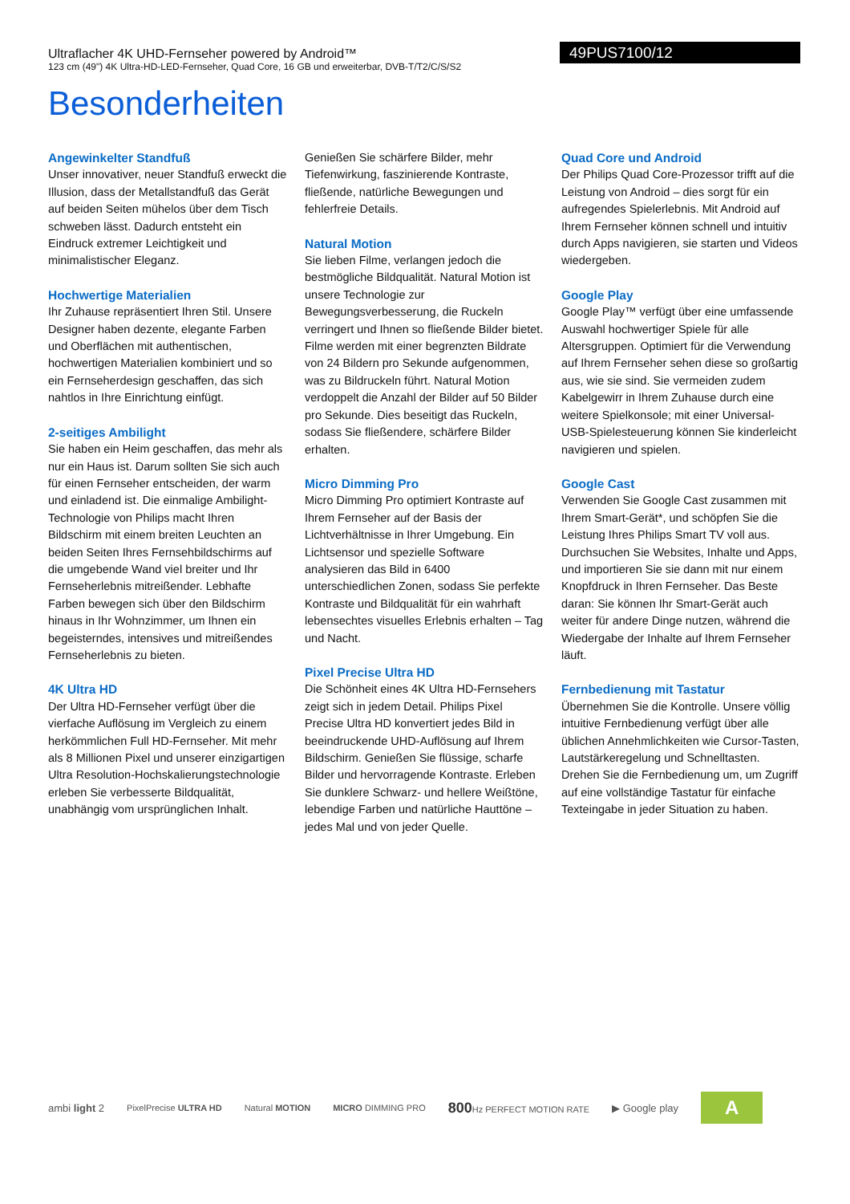Ultraflacher 4K UHD-Fernseher powered by Android™
123 cm (49") 4K Ultra-HD-LED-Fernseher, Quad Core, 16 GB und erweiterbar, DVB-T/T2/C/S/S2
49PUS7100/12
Besonderheiten
Angewinkelter Standfuß
Unser innovativer, neuer Standfuß erweckt die Illusion, dass der Metallstandfuß das Gerät auf beiden Seiten mühelos über dem Tisch schweben lässt. Dadurch entsteht ein Eindruck extremer Leichtigkeit und minimalistischer Eleganz.
Hochwertige Materialien
Ihr Zuhause repräsentiert Ihren Stil. Unsere Designer haben dezente, elegante Farben und Oberflächen mit authentischen, hochwertigen Materialien kombiniert und so ein Fernseherdesign geschaffen, das sich nahtlos in Ihre Einrichtung einfügt.
2-seitiges Ambilight
Sie haben ein Heim geschaffen, das mehr als nur ein Haus ist. Darum sollten Sie sich auch für einen Fernseher entscheiden, der warm und einladend ist. Die einmalige Ambilight-Technologie von Philips macht Ihren Bildschirm mit einem breiten Leuchten an beiden Seiten Ihres Fernsehbildschirms auf die umgebende Wand viel breiter und Ihr Fernseherlebnis mitreißender. Lebhafte Farben bewegen sich über den Bildschirm hinaus in Ihr Wohnzimmer, um Ihnen ein begeisterndes, intensives und mitreißendes Fernseherlebnis zu bieten.
4K Ultra HD
Der Ultra HD-Fernseher verfügt über die vierfache Auflösung im Vergleich zu einem herkömmlichen Full HD-Fernseher. Mit mehr als 8 Millionen Pixel und unserer einzigartigen Ultra Resolution-Hochskalierungstechnologie erleben Sie verbesserte Bildqualität, unabhängig vom ursprünglichen Inhalt.
Genießen Sie schärfere Bilder, mehr Tiefenwirkung, faszinierende Kontraste, fließende, natürliche Bewegungen und fehlerfreie Details.
Natural Motion
Sie lieben Filme, verlangen jedoch die bestmögliche Bildqualität. Natural Motion ist unsere Technologie zur Bewegungsverbesserung, die Ruckeln verringert und Ihnen so fließende Bilder bietet. Filme werden mit einer begrenzten Bildrate von 24 Bildern pro Sekunde aufgenommen, was zu Bildruckeln führt. Natural Motion verdoppelt die Anzahl der Bilder auf 50 Bilder pro Sekunde. Dies beseitigt das Ruckeln, sodass Sie fließendere, schärfere Bilder erhalten.
Micro Dimming Pro
Micro Dimming Pro optimiert Kontraste auf Ihrem Fernseher auf der Basis der Lichtverhältnisse in Ihrer Umgebung. Ein Lichtsensor und spezielle Software analysieren das Bild in 6400 unterschiedlichen Zonen, sodass Sie perfekte Kontraste und Bildqualität für ein wahrhaft lebensechtes visuelles Erlebnis erhalten – Tag und Nacht.
Pixel Precise Ultra HD
Die Schönheit eines 4K Ultra HD-Fernsehers zeigt sich in jedem Detail. Philips Pixel Precise Ultra HD konvertiert jedes Bild in beeindruckende UHD-Auflösung auf Ihrem Bildschirm. Genießen Sie flüssige, scharfe Bilder und hervorragende Kontraste. Erleben Sie dunklere Schwarz- und hellere Weißtöne, lebendige Farben und natürliche Hauttöne – jedes Mal und von jeder Quelle.
Quad Core und Android
Der Philips Quad Core-Prozessor trifft auf die Leistung von Android – dies sorgt für ein aufregendes Spielerlebnis. Mit Android auf Ihrem Fernseher können schnell und intuitiv durch Apps navigieren, sie starten und Videos wiedergeben.
Google Play
Google Play™ verfügt über eine umfassende Auswahl hochwertiger Spiele für alle Altersgruppen. Optimiert für die Verwendung auf Ihrem Fernseher sehen diese so großartig aus, wie sie sind. Sie vermeiden zudem Kabelgewirr in Ihrem Zuhause durch eine weitere Spielkonsole; mit einer Universal-USB-Spielesteuerung können Sie kinderleicht navigieren und spielen.
Google Cast
Verwenden Sie Google Cast zusammen mit Ihrem Smart-Gerät*, und schöpfen Sie die Leistung Ihres Philips Smart TV voll aus. Durchsuchen Sie Websites, Inhalte und Apps, und importieren Sie sie dann mit nur einem Knopfdruck in Ihren Fernseher. Das Beste daran: Sie können Ihr Smart-Gerät auch weiter für andere Dinge nutzen, während die Wiedergabe der Inhalte auf Ihrem Fernseher läuft.
Fernbedienung mit Tastatur
Übernehmen Sie die Kontrolle. Unsere völlig intuitive Fernbedienung verfügt über alle üblichen Annehmlichkeiten wie Cursor-Tasten, Lautstärkeregelung und Schnelltasten. Drehen Sie die Fernbedienung um, um Zugriff auf eine vollständige Tastatur für einfache Texteingabe in jeder Situation zu haben.
ambi light 2 PixelPrecise ULTRA HD Natural MOTION MICRO DIMMING PRO 800 Hz PERFECT MOTION RATE ▶ Google play A